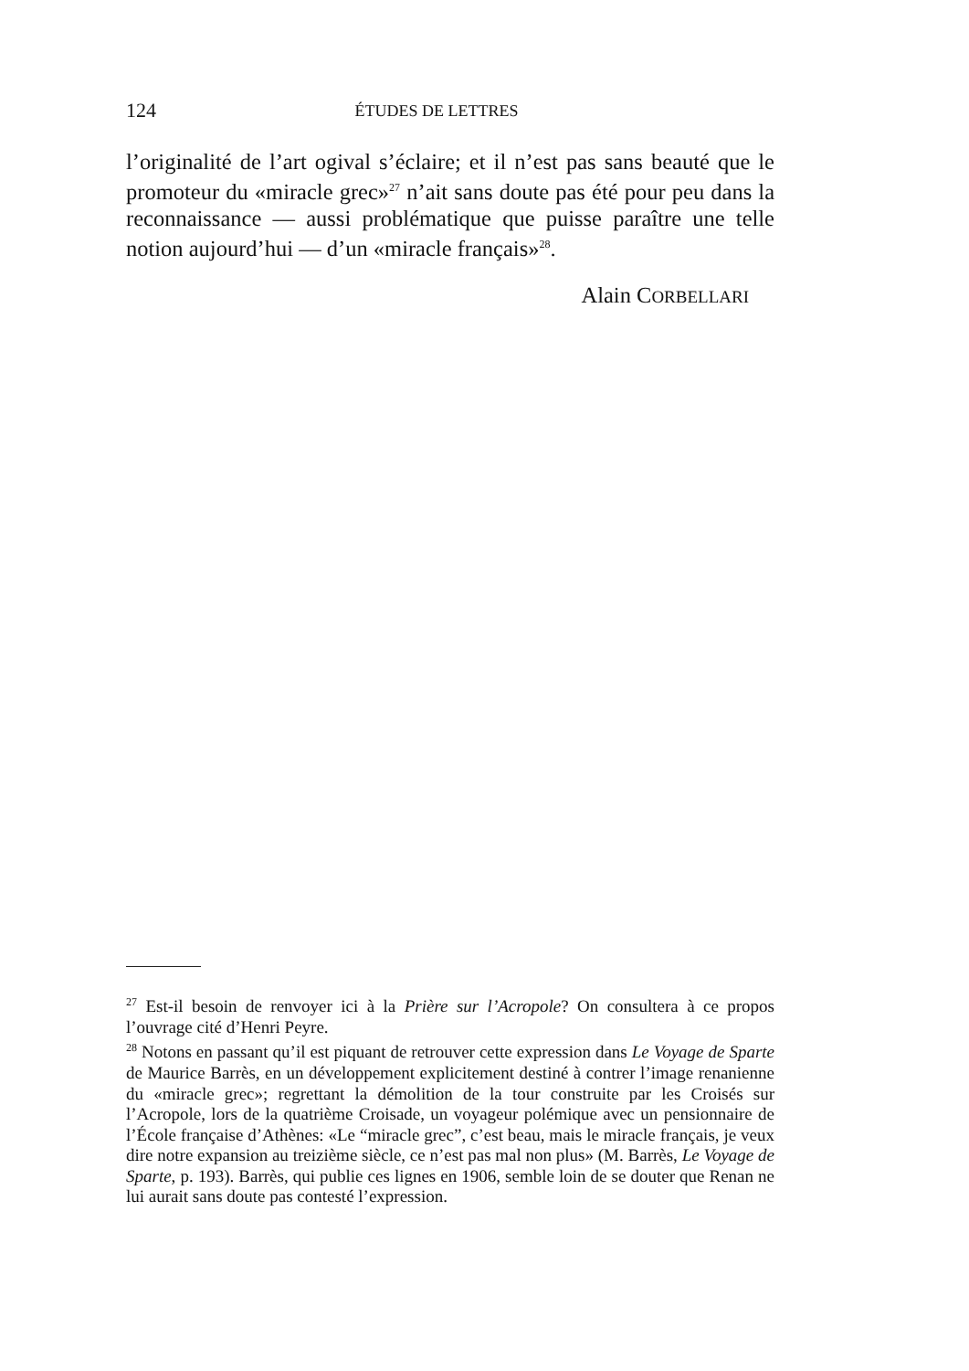124 ÉTUDES DE LETTRES
l’originalité de l’art ogival s’éclaire; et il n’est pas sans beauté que le promoteur du «miracle grec»<sup>27</sup> n’ait sans doute pas été pour peu dans la reconnaissance — aussi problématique que puisse paraître une telle notion aujourd’hui — d’un «miracle français»<sup>28</sup>.
Alain CORBELLARI
<sup>27</sup> Est-il besoin de renvoyer ici à la Prière sur l’Acropole? On consultera à ce propos l’ouvrage cité d’Henri Peyre.
<sup>28</sup> Notons en passant qu’il est piquant de retrouver cette expression dans Le Voyage de Sparte de Maurice Barrès, en un développement explicitement destiné à contrer l’image renanienne du «miracle grec»; regrettant la démolition de la tour construite par les Croisés sur l’Acropole, lors de la quatrième Croisade, un voyageur polémique avec un pensionnaire de l’École française d’Athènes: «Le “miracle grec”, c’est beau, mais le miracle français, je veux dire notre expansion au treizième siècle, ce n’est pas mal non plus» (M. Barrès, Le Voyage de Sparte, p. 193). Barrès, qui publie ces lignes en 1906, semble loin de se douter que Renan ne lui aurait sans doute pas contesté l’expression.